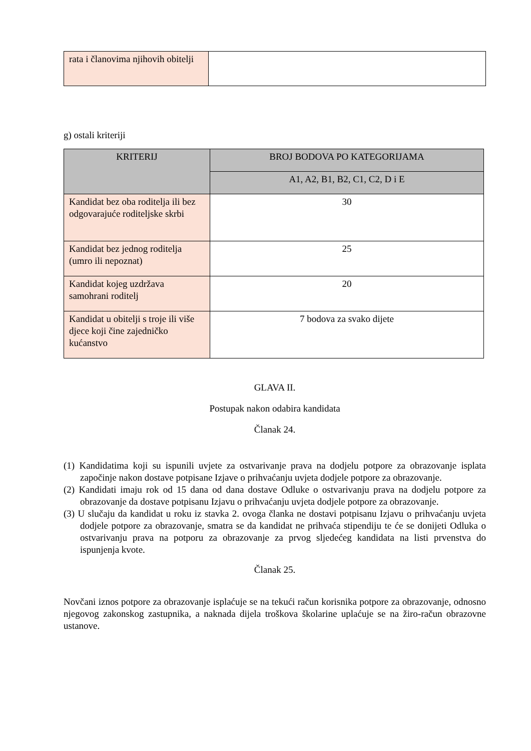| rata i članovima njihovih obitelji | |
g) ostali kriteriji
| KRITERIJ | BROJ BODOVA PO KATEGORIJAMA |
| --- | --- |
| | A1, A2, B1, B2, C1, C2, D i E |
| Kandidat bez oba roditelja ili bez odgovarajuće roditeljske skrbi | 30 |
| Kandidat bez jednog roditelja (umro ili nepoznat) | 25 |
| Kandidat kojeg uzdržava samohrani roditelj | 20 |
| Kandidat u obitelji s troje ili više djece koji čine zajedničko kućanstvo | 7 bodova za svako dijete |
GLAVA II.
Postupak nakon odabira kandidata
Članak 24.
(1) Kandidatima koji su ispunili uvjete za ostvarivanje prava na dodjelu potpore za obrazovanje isplata započinje nakon dostave potpisane Izjave o prihvaćanju uvjeta dodjele potpore za obrazovanje.
(2) Kandidati imaju rok od 15 dana od dana dostave Odluke o ostvarivanju prava na dodjelu potpore za obrazovanje da dostave potpisanu Izjavu o prihvaćanju uvjeta dodjele potpore za obrazovanje.
(3) U slučaju da kandidat u roku iz stavka 2. ovoga članka ne dostavi potpisanu Izjavu o prihvaćanju uvjeta dodjele potpore za obrazovanje, smatra se da kandidat ne prihvaća stipendiju te će se donijeti Odluka o ostvarivanju prava na potporu za obrazovanje za prvog sljedećeg kandidata na listi prvenstva do ispunjenja kvote.
Članak 25.
Novčani iznos potpore za obrazovanje isplaćuje se na tekući račun korisnika potpore za obrazovanje, odnosno njegovog zakonskog zastupnika, a naknada dijela troškova školarine uplaćuje se na žiro-račun obrazovne ustanove.